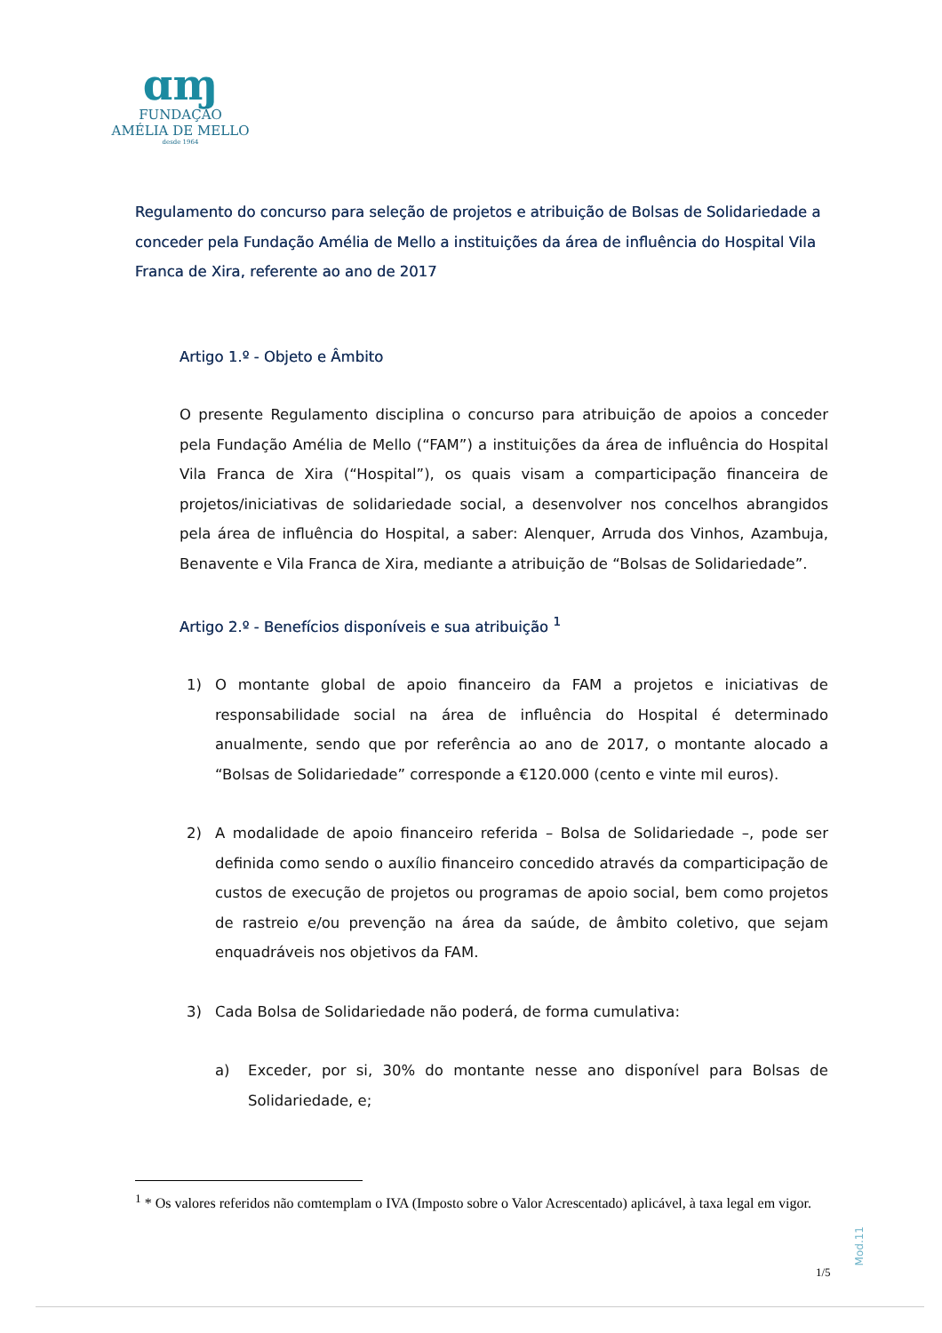ɑɱ
FUNDAÇÃO
AMÉLIA DE MELLO
desde 1964
Regulamento do concurso para seleção de projetos e atribuição de Bolsas de Solidariedade a conceder pela Fundação Amélia de Mello a instituições da área de influência do Hospital Vila Franca de Xira, referente ao ano de 2017
Artigo 1.º - Objeto e Âmbito
O presente Regulamento disciplina o concurso para atribuição de apoios a conceder pela Fundação Amélia de Mello (“FAM”) a instituições da área de influência do Hospital Vila Franca de Xira (“Hospital”), os quais visam a comparticipação financeira de projetos/iniciativas de solidariedade social, a desenvolver nos concelhos abrangidos pela área de influência do Hospital, a saber: Alenquer, Arruda dos Vinhos, Azambuja, Benavente e Vila Franca de Xira, mediante a atribuição de “Bolsas de Solidariedade”.
Artigo 2.º - Benefícios disponíveis e sua atribuição <sup>1</sup>
1) O montante global de apoio financeiro da FAM a projetos e iniciativas de responsabilidade social na área de influência do Hospital é determinado anualmente, sendo que por referência ao ano de 2017, o montante alocado a “Bolsas de Solidariedade” corresponde a €120.000 (cento e vinte mil euros).
2) A modalidade de apoio financeiro referida – Bolsa de Solidariedade –, pode ser definida como sendo o auxílio financeiro concedido através da comparticipação de custos de execução de projetos ou programas de apoio social, bem como projetos de rastreio e/ou prevenção na área da saúde, de âmbito coletivo, que sejam enquadráveis nos objetivos da FAM.
3) Cada Bolsa de Solidariedade não poderá, de forma cumulativa:
a) Exceder, por si, 30% do montante nesse ano disponível para Bolsas de Solidariedade, e;
<sup>1</sup> * Os valores referidos não comtemplam o IVA (Imposto sobre o Valor Acrescentado) aplicável, à taxa legal em vigor.
Mod.11
1/5